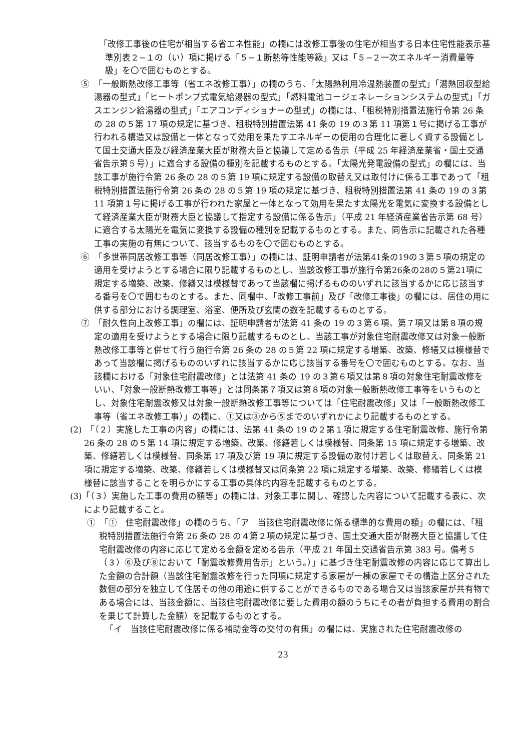「改修工事後の住宅が相当する省エネ性能」の欄には改修工事後の住宅が相当する日本住宅性能表示基準別表２−１の（い）項に掲げる「５−１断熱等性能等級」又は「５−２一次エネルギー消費量等級」を〇で囲むものとする。
⑤　「一般断熱改修工事等（省エネ改修工事）」の欄のうち、「太陽熱利用冷温熱装置の型式」「潜熱回収型給湯器の型式」「ヒートポンプ式電気給湯器の型式」「燃料電池コージェネレーションシステムの型式」「ガスエンジン給湯器の型式」「エアコンディショナーの型式」の欄には、「租税特別措置法施行令第 26 条の 28 の５第 17 項の規定に基づき、租税特別措置法第 41 条の 19 の３第 11 項第１号に掲げる工事が行われる構造又は設備と一体となって効用を果たすエネルギーの使用の合理化に著しく資する設備として国土交通大臣及び経済産業大臣が財務大臣と協議して定める告示（平成 25 年経済産業省・国土交通省告示第５号）」に適合する設備の種別を記載するものとする。「太陽光発電設備の型式」の欄には、当該工事が施行令第 26 条の 28 の５第 19 項に規定する設備の取替え又は取付けに係る工事であって「租税特別措置法施行令第 26 条の 28 の５第 19 項の規定に基づき、租税特別措置法第 41 条の 19 の３第 11 項第１号に掲げる工事が行われた家屋と一体となって効用を果たす太陽光を電気に変換する設備として経済産業大臣が財務大臣と協議して指定する設備に係る告示」（平成 21 年経済産業省告示第 68 号）に適合する太陽光を電気に変換する設備の種別を記載するものとする。また、同告示に記載された各種工事の実施の有無について、該当するものを〇で囲むものとする。
⑥　「多世帯同居改修工事等（同居改修工事）」の欄には、証明申請者が法第41条の19の３第５項の規定の適用を受けようとする場合に限り記載するものとし、当該改修工事が施行令第26条の28の５第21項に規定する増築、改築、修繕又は模様替であって当該欄に掲げるもののいずれに該当するかに応じ該当する番号を〇で囲むものとする。また、同欄中、「改修工事前」及び「改修工事後」の欄には、居住の用に供する部分における調理室、浴室、便所及び玄関の数を記載するものとする。
⑦　「耐久性向上改修工事」の欄には、証明申請者が法第 41 条の 19 の３第６項、第７項又は第８項の規定の適用を受けようとする場合に限り記載するものとし、当該工事が対象住宅耐震改修又は対象一般断熱改修工事等と併せて行う施行令第 26 条の 28 の５第 22 項に規定する増築、改築、修繕又は模様替であって当該欄に掲げるもののいずれに該当するかに応じ該当する番号を〇で囲むものとする。なお、当該欄における「対象住宅耐震改修」とは法第 41 条の 19 の３第６項又は第８項の対象住宅耐震改修をいい、「対象一般断熱改修工事等」とは同条第７項又は第８項の対象一般断熱改修工事等をいうものとし、対象住宅耐震改修又は対象一般断熱改修工事等については「住宅耐震改修」又は「一般断熱改修工事等（省エネ改修工事）」の欄に、①又は③から⑤までのいずれかにより記載するものとする。
(2)　「（２）実施した工事の内容」の欄には、法第 41 条の 19 の２第１項に規定する住宅耐震改修、施行令第 26 条の 28 の５第 14 項に規定する増築、改築、修繕若しくは模様替、同条第 15 項に規定する増築、改築、修繕若しくは模様替、同条第 17 項及び第 19 項に規定する設備の取付け若しくは取替え、同条第 21 項に規定する増築、改築、修繕若しくは模様替又は同条第 22 項に規定する増築、改築、修繕若しくは模様替に該当することを明らかにする工事の具体的内容を記載するものとする。
(3)「（３）実施した工事の費用の額等」の欄には、対象工事に関し、確認した内容について記載する表に、次により記載すること。
①　「①　住宅耐震改修」の欄のうち、「ア　当該住宅耐震改修に係る標準的な費用の額」の欄には、「租税特別措置法施行令第 26 条の 28 の４第２項の規定に基づき、国土交通大臣が財務大臣と協議して住宅耐震改修の内容に応じて定める金額を定める告示（平成 21 年国土交通省告示第 383 号。備考５（３）⑥及び⑧において「耐震改修費用告示」という。）」に基づき住宅耐震改修の内容に応じて算出した金額の合計額（当該住宅耐震改修を行った同項に規定する家屋が一棟の家屋でその構造上区分された数個の部分を独立して住居その他の用途に供することができるものである場合又は当該家屋が共有物である場合には、当該金額に、当該住宅耐震改修に要した費用の額のうちにその者が負担する費用の割合を乗じて計算した金額）を記載するものとする。
「イ　当該住宅耐震改修に係る補助金等の交付の有無」の欄には、実施された住宅耐震改修の
23